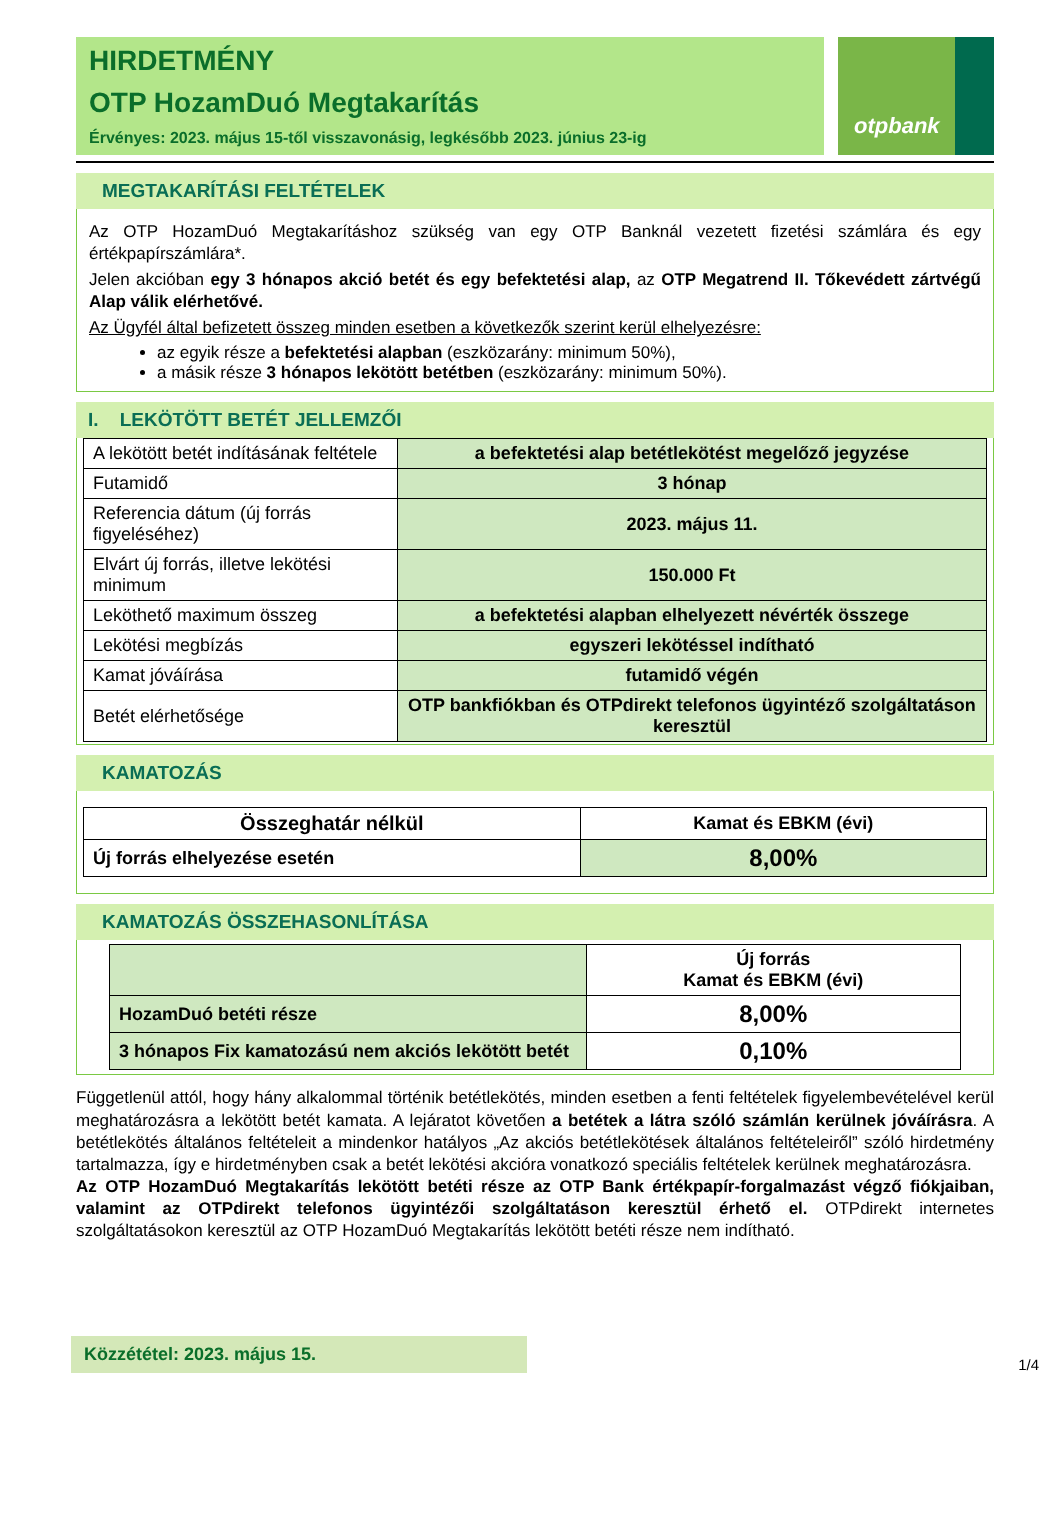HIRDETMÉNY
OTP HozamDuó Megtakarítás
Érvényes: 2023. május 15-től visszavonásig, legkésőbb 2023. június 23-ig
otpbank
MEGTAKARÍTÁSI FELTÉTELEK
Az OTP HozamDuó Megtakarításhoz szükség van egy OTP Banknál vezetett fizetési számlára és egy értékpapírszámlára*.
Jelen akcióban egy 3 hónapos akció betét és egy befektetési alap, az OTP Megatrend II. Tőkevédett zártvégű Alap válik elérhetővé.
Az Ügyfél által befizetett összeg minden esetben a következők szerint kerül elhelyezésre:
az egyik része a befektetési alapban (eszközarány: minimum 50%),
a másik része 3 hónapos lekötött betétben (eszközarány: minimum 50%).
I. LEKÖTÖTT BETÉT JELLEMZŐI
| A lekötött betét indításának feltétele | a befektetési alap betétlekötést megelőző jegyzése |
| Futamidő | 3 hónap |
| Referencia dátum (új forrás figyeléséhez) | 2023. május 11. |
| Elvárt új forrás, illetve lekötési minimum | 150.000 Ft |
| Leköthető maximum összeg | a befektetési alapban elhelyezett névérték összege |
| Lekötési megbízás | egyszeri lekötéssel indítható |
| Kamat jóváírása | futamidő végén |
| Betét elérhetősége | OTP bankfiókban és OTPdirekt telefonos ügyintéző szolgáltatáson keresztül |
KAMATOZÁS
| Összeghatár nélkül | Kamat és EBKM (évi) |
| --- | --- |
| Új forrás elhelyezése esetén | 8,00% |
KAMATOZÁS ÖSSZEHASONLÍTÁSA
| | Új forrás Kamat és EBKM (évi) |
| --- | --- |
| HozamDuó betéti része | 8,00% |
| 3 hónapos Fix kamatozású nem akciós lekötött betét | 0,10% |
Függetlenül attól, hogy hány alkalommal történik betétlekötés, minden esetben a fenti feltételek figyelembevételével kerül meghatározásra a lekötött betét kamata. A lejáratot követően a betétek a látra szóló számlán kerülnek jóváírásra. A betétlekötés általános feltételeit a mindenkor hatályos „Az akciós betétlekötések általános feltételeiről” szóló hirdetmény tartalmazza, így e hirdetményben csak a betét lekötési akcióra vonatkozó speciális feltételek kerülnek meghatározásra.
Az OTP HozamDuó Megtakarítás lekötött betéti része az OTP Bank értékpapír-forgalmazást végző fiókjaiban, valamint az OTPdirekt telefonos ügyintézői szolgáltatáson keresztül érhető el. OTPdirekt internetes szolgáltatásokon keresztül az OTP HozamDuó Megtakarítás lekötött betéti része nem indítható.
Közzététel: 2023. május 15.
1/4